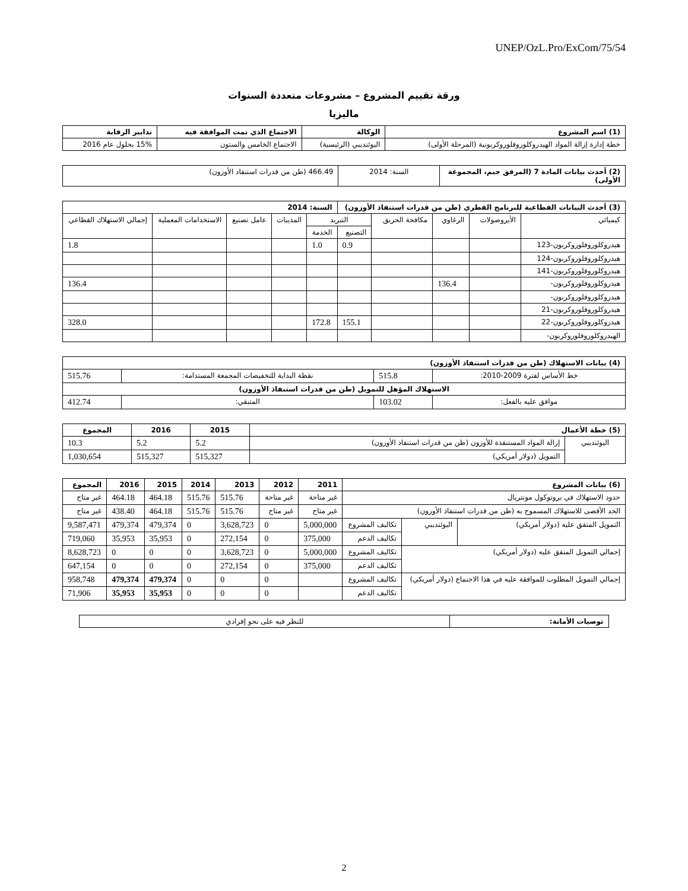UNEP/OzL.Pro/ExCom/75/54
ورقة تقييم المشروع – مشروعات متعددة السنوات
ماليزيا
| (1) اسم المشروع | الوكالة | الاجتماع الذي تمت الموافقة فيه | تدابير الرقابة |
| --- | --- | --- | --- |
| خطة إدارة إزالة المواد الهيدروكلوروفلوروكربونية (المرحلة الأولى) | اليوئنديبي (الرئيسية) | الاجتماع الخامس والستون | 15% بحلول عام 2016 |
| (2) أحدث بيانات المادة 7 (المرفق جيم، المجموعة الأولى) | السنة: 2014 | 466.49 (طن من قدرات استنفاد الأوزون) |
| (3) أحدث البيانات القطاعية للبرنامج القطري (طن من قدرات استنفاذ الأوزون) | | | | | السنة: 2014 | | | | |
| --- | --- | --- | --- | --- | --- | --- | --- | --- | --- |
| كيميائي | الأيروصولات | الرغاوي | مكافحة الحريق | التبريد | | المذيبات | عامل تصنيع | الاستخدامات المعملية | إجمالي الاستهلاك القطاعي |
| | | | | التصنيع | الخدمة | | | | |
| هيدروكلوروفلوروكربون-123 | | | | 0.9 | 1.0 | | | | 1.8 |
| هيدروكلوروفلوروكربون-124 | | | | | | | | | |
| هيدروكلوروفلوروكربون-141 | | | | | | | | | |
| هيدروكلوروفلوروكربون- | | 136.4 | | | | | | | 136.4 |
| هيدروكلوروفلوروكربون- | | | | | | | | | |
| هيدروكلوروفلوروكربون-21 | | | | | | | | | |
| هيدروكلوروفلوروكربون-22 | | | | 155.1 | 172.8 | | | | 328.0 |
| الهيدروكلوروفلوروكربون- | | | | | | | | | |
| (4) بيانات الاستهلاك (طن من قدرات استنفاذ الأوزون) | | | |
| --- | --- | --- | --- |
| خط الأساس لفترة 2009-2010: | 515.8 | نقطة البداية للتخفيضات المجمعة المستدامة: | 515.76 |
| الاستهلاك المؤهل للتمويل (طن من قدرات استنفاذ الأوزون) | | | |
| موافق عليه بالفعل: | 103.02 | المتبقي: | 412.74 |
| (5) خطة الأعمال | | 2015 | 2016 | المجموع |
| --- | --- | --- | --- | --- |
| اليوئنديبي | إزالة المواد المستنفذة للأوزون (طن من قدرات استنفاذ الأوزون) | 5.2 | 5.2 | 10.3 |
| | التمويل (دولار أمريكي) | 515,327 | 515,327 | 1,030,654 |
| (6) بيانات المشروع | | | 2011 | 2012 | 2013 | 2014 | 2015 | 2016 | المجموع |
| --- | --- | --- | --- | --- | --- | --- | --- | --- | --- |
| حدود الاستهلاك في بروتوكول مونتريال | | | غير متاحة | غير متاحة | 515.76 | 515.76 | 464.18 | 464.18 | غير متاح |
| الحد الأقصى للاستهلاك المسموح به (طن من قدرات استنفاذ الأوزون) | | | غير متاح | غير متاح | 515.76 | 515.76 | 464.18 | 438.40 | غير متاح |
| التمويل المتفق عليه (دولار أمريكي) | اليوئنديبي | تكاليف المشروع | 5,000,000 | 0 | 3,628,723 | 0 | 479,374 | 479,374 | 9,587,471 |
| | | تكاليف الدعم | 375,000 | 0 | 272,154 | 0 | 35,953 | 35,953 | 719,060 |
| إجمالي التمويل المتفق عليه (دولار أمريكي) | | تكاليف المشروع | 5,000,000 | 0 | 3,628,723 | 0 | 0 | 0 | 8,628,723 |
| | | تكاليف الدعم | 375,000 | 0 | 272,154 | 0 | 0 | 0 | 647,154 |
| إجمالي التمويل المطلوب للموافقة عليه في هذا الاجتماع (دولار أمريكي) | | تكاليف المشروع | | 0 | 0 | 0 | 479,374 | 479,374 | 958,748 |
| | | تكاليف الدعم | | 0 | 0 | 0 | 35,953 | 35,953 | 71,906 |
| توصيات الأمانة: | للنظر فيه على نحو إفرادي |
2